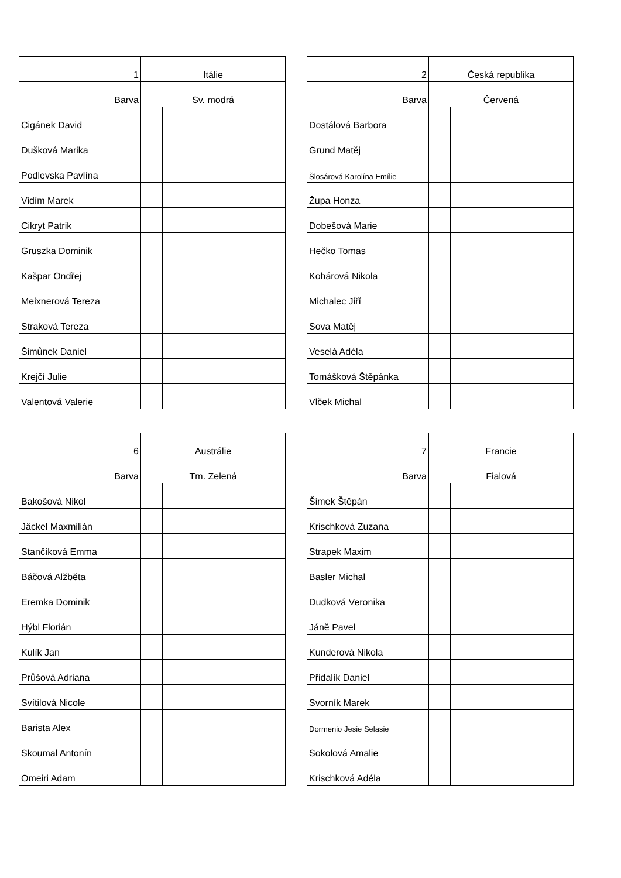| 1 | Itálie | |
| Barva | Sv. modrá | |
| Cigánek David | | |
| Dušková Marika | | |
| Podlevska Pavlína | | |
| Vidím Marek | | |
| Cikryt Patrik | | |
| Gruszka Dominik | | |
| Kašpar Ondřej | | |
| Meixnerová Tereza | | |
| Straková Tereza | | |
| Šimůnek Daniel | | |
| Krejčí Julie | | |
| Valentová Valerie | | |
| 2 | Česká republika | |
| Barva | Červená | |
| Dostálová Barbora | | |
| Grund Matěj | | |
| Šlosárová Karolína Emílie | | |
| Župa Honza | | |
| Dobešová Marie | | |
| Hečko Tomas | | |
| Kohárová Nikola | | |
| Michalec Jiří | | |
| Sova Matěj | | |
| Veselá Adéla | | |
| Tomášková Štěpánka | | |
| Vlček Michal | | |
| 6 | Austrálie | |
| Barva | Tm. Zelená | |
| Bakošová Nikol | | |
| Jäckel Maxmilián | | |
| Stančíková Emma | | |
| Báčová Alžběta | | |
| Eremka Dominik | | |
| Hýbl Florián | | |
| Kulík Jan | | |
| Průšová Adriana | | |
| Svítilová Nicole | | |
| Barista Alex | | |
| Skoumal Antonín | | |
| Omeiri Adam | | |
| 7 | Francie | |
| Barva | Fialová | |
| Šimek Štěpán | | |
| Krischková Zuzana | | |
| Strapek Maxim | | |
| Basler Michal | | |
| Dudková Veronika | | |
| Jáně Pavel | | |
| Kunderová Nikola | | |
| Přidalík Daniel | | |
| Svorník Marek | | |
| Dormenio Jesie Selasie | | |
| Sokolová Amalie | | |
| Krischková Adéla | | |